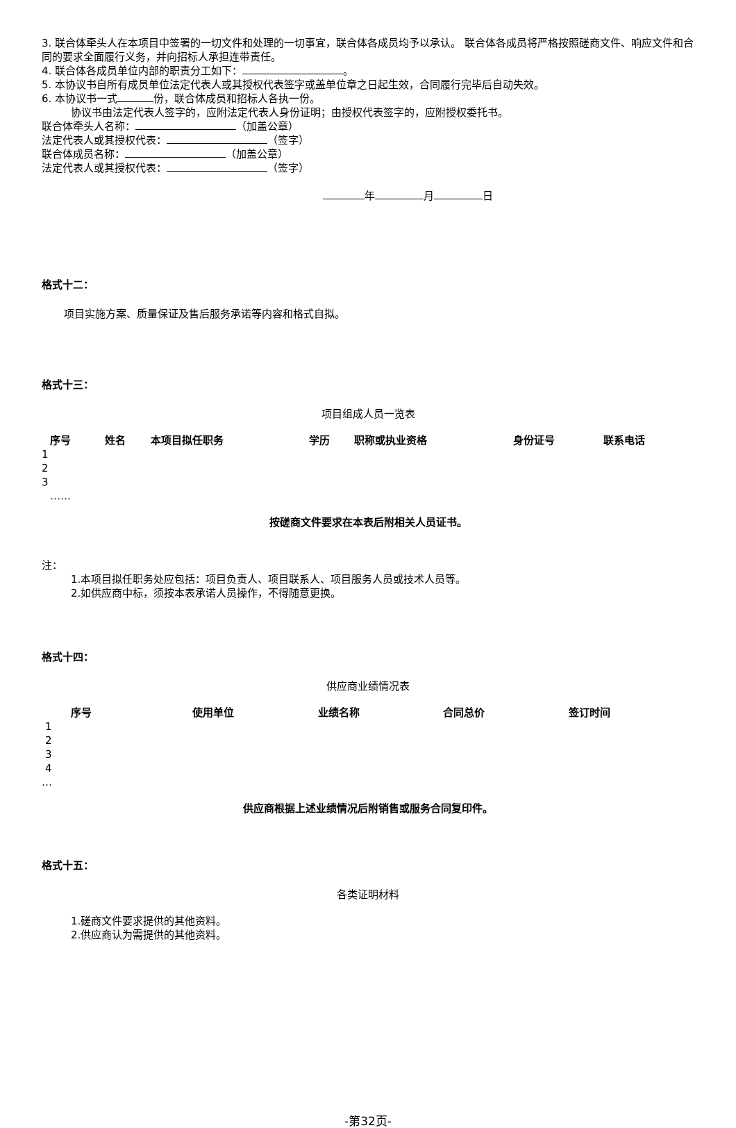3. 联合体牵头人在本项目中签署的一切文件和处理的一切事宜，联合体各成员均予以承认。 联合体各成员将严格按照磋商文件、响应文件和合同的要求全面履行义务，并向招标人承担连带责任。
4. 联合体各成员单位内部的职责分工如下： 。
5. 本协议书自所有成员单位法定代表人或其授权代表签字或盖单位章之日起生效，合同履行完毕后自动失效。
6. 本协议书一式 份，联合体成员和招标人各执一份。
协议书由法定代表人签字的，应附法定代表人身份证明；由授权代表签字的，应附授权委托书。
联合体牵头人名称： （加盖公章）
法定代表人或其授权代表： （签字）
联合体成员名称： （加盖公章）
法定代表人或其授权代表： （签字）
年 月 日
格式十二：
项目实施方案、质量保证及售后服务承诺等内容和格式自拟。
格式十三：
项目组成人员一览表
| 序号 | 姓名 | 本项目拟任职务 | 学历 | 职称或执业资格 | 身份证号 | 联系电话 |
| --- | --- | --- | --- | --- | --- | --- |
| 1 | | | | | | |
| 2 | | | | | | |
| 3 | | | | | | |
| …… | | | | | | |
按磋商文件要求在本表后附相关人员证书。
注：
1.本项目拟任职务处应包括：项目负责人、项目联系人、项目服务人员或技术人员等。
2.如供应商中标，须按本表承诺人员操作，不得随意更换。
格式十四：
供应商业绩情况表
| 序号 | 使用单位 | 业绩名称 | 合同总价 | 签订时间 |
| --- | --- | --- | --- | --- |
| 1 | | | | |
| 2 | | | | |
| 3 | | | | |
| 4 | | | | |
| … | | | | |
供应商根据上述业绩情况后附销售或服务合同复印件。
格式十五：
各类证明材料
1.磋商文件要求提供的其他资料。
2.供应商认为需提供的其他资料。
-第32页-